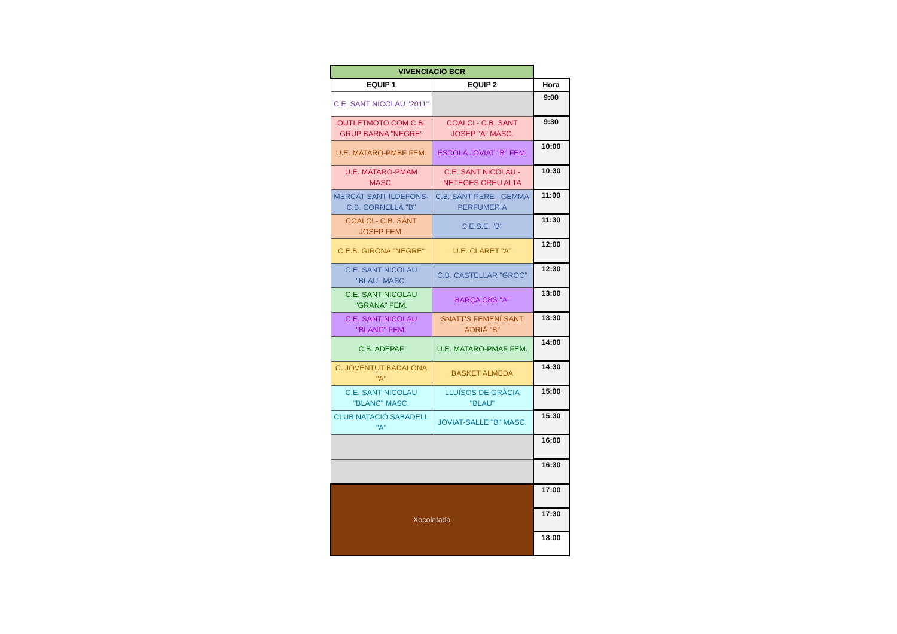| VIVENCIACIÓ BCR | | |
| --- | --- | --- |
| EQUIP 1 | EQUIP 2 | Hora |
| C.E. SANT NICOLAU "2011" | | 9:00 |
| OUTLETMOTO.COM C.B. GRUP BARNA "NEGRE" | COALCI - C.B. SANT JOSEP "A" MASC. | 9:30 |
| U.E. MATARO-PMBF FEM. | ESCOLA JOVIAT "B" FEM. | 10:00 |
| U.E. MATARO-PMAM MASC. | C.E. SANT NICOLAU - NETEGES CREU ALTA | 10:30 |
| MERCAT SANT ILDEFONS- C.B. CORNELLÀ "B" | C.B. SANT PERE - GEMMA PERFUMERIA | 11:00 |
| COALCI - C.B. SANT JOSEP FEM. | S.E.S.E. "B" | 11:30 |
| C.E.B. GIRONA "NEGRE" | U.E. CLARET "A" | 12:00 |
| C.E. SANT NICOLAU "BLAU" MASC. | C.B. CASTELLAR "GROC" | 12:30 |
| C.E. SANT NICOLAU "GRANA" FEM. | BARÇA CBS "A" | 13:00 |
| C.E. SANT NICOLAU "BLANC" FEM. | SNATT'S FEMENÍ SANT ADRIÀ "B" | 13:30 |
| C.B. ADEPAF | U.E. MATARO-PMAF FEM. | 14:00 |
| C. JOVENTUT BADALONA "A" | BASKET ALMEDA | 14:30 |
| C.E. SANT NICOLAU "BLANC" MASC. | LLUÏSOS DE GRÀCIA "BLAU" | 15:00 |
| CLUB NATACIÓ SABADELL "A" | JOVIAT-SALLE "B" MASC. | 15:30 |
| | | 16:00 |
| | | 16:30 |
| Xocolatada | | 17:00 |
| | | 17:30 |
| | | 18:00 |